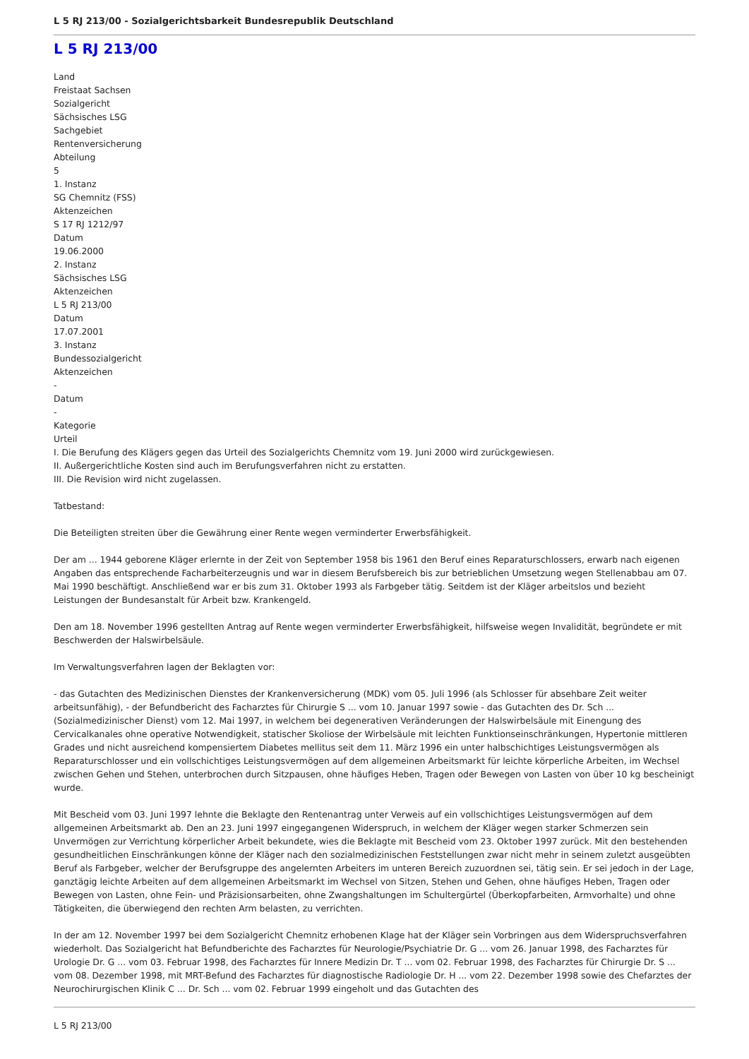L 5 RJ 213/00 - Sozialgerichtsbarkeit Bundesrepublik Deutschland
L 5 RJ 213/00
Land
Freistaat Sachsen
Sozialgericht
Sächsisches LSG
Sachgebiet
Rentenversicherung
Abteilung
5
1. Instanz
SG Chemnitz (FSS)
Aktenzeichen
S 17 RJ 1212/97
Datum
19.06.2000
2. Instanz
Sächsisches LSG
Aktenzeichen
L 5 RJ 213/00
Datum
17.07.2001
3. Instanz
Bundessozialgericht
Aktenzeichen
-
Datum
-
Kategorie
Urteil
I. Die Berufung des Klägers gegen das Urteil des Sozialgerichts Chemnitz vom 19. Juni 2000 wird zurückgewiesen.
II. Außergerichtliche Kosten sind auch im Berufungsverfahren nicht zu erstatten.
III. Die Revision wird nicht zugelassen.
Tatbestand:
Die Beteiligten streiten über die Gewährung einer Rente wegen verminderter Erwerbsfähigkeit.
Der am ... 1944 geborene Kläger erlernte in der Zeit von September 1958 bis 1961 den Beruf eines Reparaturschlossers, erwarb nach eigenen Angaben das entsprechende Facharbeiterzeugnis und war in diesem Berufsbereich bis zur betrieblichen Umsetzung wegen Stellenabbau am 07. Mai 1990 beschäftigt. Anschließend war er bis zum 31. Oktober 1993 als Farbgeber tätig. Seitdem ist der Kläger arbeitslos und bezieht Leistungen der Bundesanstalt für Arbeit bzw. Krankengeld.
Den am 18. November 1996 gestellten Antrag auf Rente wegen verminderter Erwerbsfähigkeit, hilfsweise wegen Invalidität, begründete er mit Beschwerden der Halswirbelsäule.
Im Verwaltungsverfahren lagen der Beklagten vor:
- das Gutachten des Medizinischen Dienstes der Krankenversicherung (MDK) vom 05. Juli 1996 (als Schlosser für absehbare Zeit weiter arbeitsunfähig), - der Befundbericht des Facharztes für Chirurgie S ... vom 10. Januar 1997 sowie - das Gutachten des Dr. Sch ... (Sozialmedizinischer Dienst) vom 12. Mai 1997, in welchem bei degenerativen Veränderungen der Halswirbelsäule mit Einengung des Cervicalkanales ohne operative Notwendigkeit, statischer Skoliose der Wirbelsäule mit leichten Funktionseinschränkungen, Hypertonie mittleren Grades und nicht ausreichend kompensiertem Diabetes mellitus seit dem 11. März 1996 ein unter halbschichtiges Leistungsvermögen als Reparaturschlosser und ein vollschichtiges Leistungsvermögen auf dem allgemeinen Arbeitsmarkt für leichte körperliche Arbeiten, im Wechsel zwischen Gehen und Stehen, unterbrochen durch Sitzpausen, ohne häufiges Heben, Tragen oder Bewegen von Lasten von über 10 kg bescheinigt wurde.
Mit Bescheid vom 03. Juni 1997 lehnte die Beklagte den Rentenantrag unter Verweis auf ein vollschichtiges Leistungsvermögen auf dem allgemeinen Arbeitsmarkt ab. Den an 23. Juni 1997 eingegangenen Widerspruch, in welchem der Kläger wegen starker Schmerzen sein Unvermögen zur Verrichtung körperlicher Arbeit bekundete, wies die Beklagte mit Bescheid vom 23. Oktober 1997 zurück. Mit den bestehenden gesundheitlichen Einschränkungen könne der Kläger nach den sozialmedizinischen Feststellungen zwar nicht mehr in seinem zuletzt ausgeübten Beruf als Farbgeber, welcher der Berufsgruppe des angelernten Arbeiters im unteren Bereich zuzuordnen sei, tätig sein. Er sei jedoch in der Lage, ganztägig leichte Arbeiten auf dem allgemeinen Arbeitsmarkt im Wechsel von Sitzen, Stehen und Gehen, ohne häufiges Heben, Tragen oder Bewegen von Lasten, ohne Fein- und Präzisionsarbeiten, ohne Zwangshaltungen im Schultergürtel (Überkopfarbeiten, Armvorhalte) und ohne Tätigkeiten, die überwiegend den rechten Arm belasten, zu verrichten.
In der am 12. November 1997 bei dem Sozialgericht Chemnitz erhobenen Klage hat der Kläger sein Vorbringen aus dem Widerspruchsverfahren wiederholt. Das Sozialgericht hat Befundberichte des Facharztes für Neurologie/Psychiatrie Dr. G ... vom 26. Januar 1998, des Facharztes für Urologie Dr. G ... vom 03. Februar 1998, des Facharztes für Innere Medizin Dr. T ... vom 02. Februar 1998, des Facharztes für Chirurgie Dr. S ... vom 08. Dezember 1998, mit MRT-Befund des Facharztes für diagnostische Radiologie Dr. H ... vom 22. Dezember 1998 sowie des Chefarztes der Neurochirurgischen Klinik C ... Dr. Sch ... vom 02. Februar 1999 eingeholt und das Gutachten des
L 5 RJ 213/00